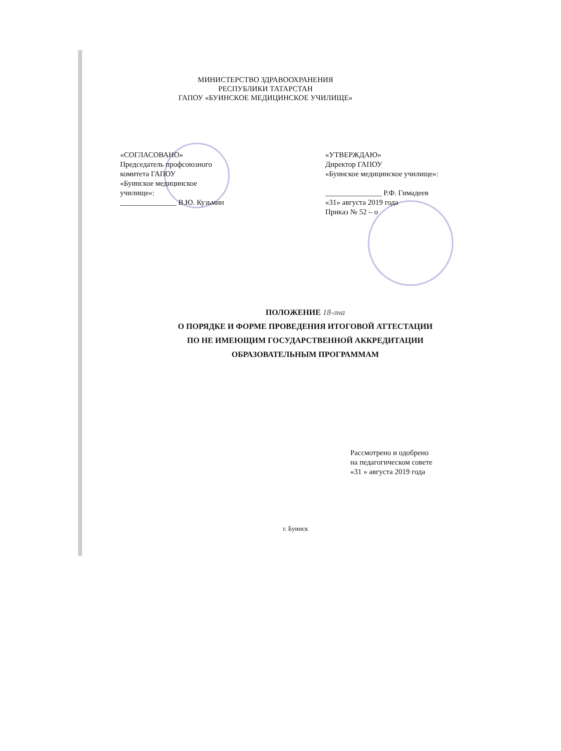МИНИСТЕРСТВО ЗДРАВООХРАНЕНИЯ
РЕСПУБЛИКИ ТАТАРСТАН
ГАПОУ «БУИНСКОЕ МЕДИЦИНСКОЕ УЧИЛИЩЕ»
«СОГЛАСОВАНО»
Председатель профсоюзного
комитета ГАПОУ
«Буинское медицинское
училище»:
_______________ В.Ю. Кузьмин
«УТВЕРЖДАЮ»
Директор ГАПОУ
«Буинское медицинское училище»:
_______________ Р.Ф. Гимадеев
«31» августа 2019 года
Приказ № 52 – о
ПОЛОЖЕНИЕ 18-лна
О ПОРЯДКЕ И ФОРМЕ ПРОВЕДЕНИЯ ИТОГОВОЙ АТТЕСТАЦИИ
ПО НЕ ИМЕЮЩИМ ГОСУДАРСТВЕННОЙ АККРЕДИТАЦИИ
ОБРАЗОВАТЕЛЬНЫМ ПРОГРАММАМ
Рассмотрено и одобрено
на педагогическом совете
«31 » августа 2019 года
г. Буинск